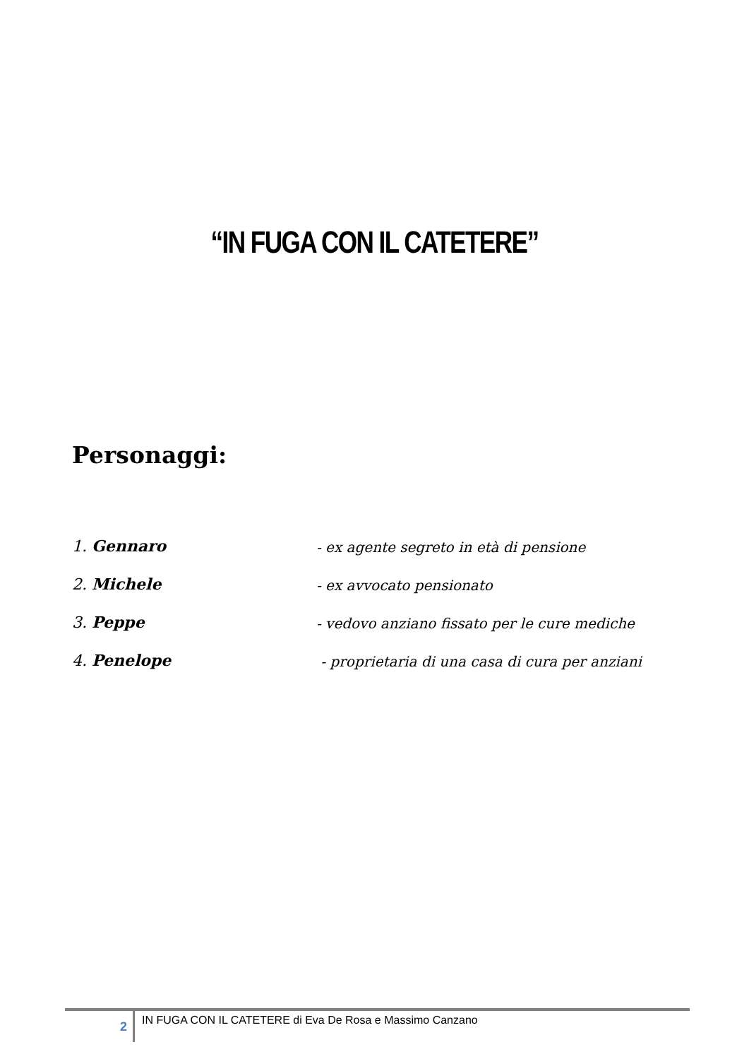“IN FUGA CON IL CATETERE”
Personaggi:
1. Gennaro - ex agente segreto in età di pensione
2. Michele - ex avvocato pensionato
3. Peppe - vedovo anziano fissato per le cure mediche
4. Penelope - proprietaria di una casa di cura per anziani
2
IN FUGA CON IL CATETERE di Eva De Rosa e Massimo Canzano